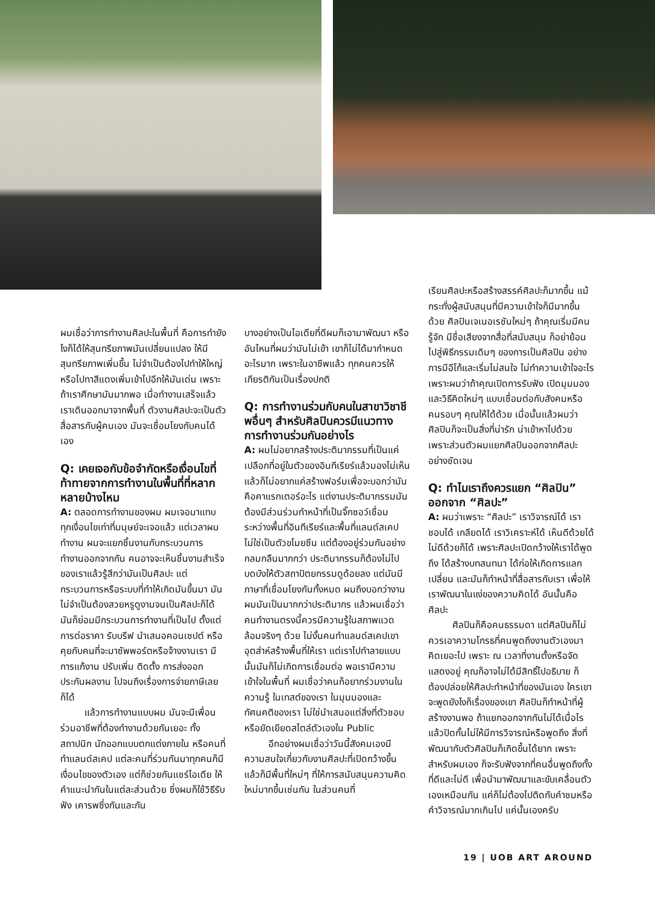ผมเชื่อว่าการทำงานศิลปะในพื้นที่ คือการทำยังไงก็ได้ให้สุนทรียภาพมันเปลี่ยนแปลง ให้มีสุนทรียภาพเพิ่มขึ้น ไม่จำเป็นต้องไปทำให้ใหญ่หรือไปทาสีแดงเพิ่มเข้าไปอีกให้มันเด่น เพราะถ้าเราศึกษามันมากพอ เมื่อทำงานเสร็จแล้ว เราเดินออกมาจากพื้นที่ ตัวงานศิลปะจะเป็นตัวสื่อสารกับผู้คนเอง มันจะเชื่อมโยงกับคนได้เอง
Q: เคยเจอกับข้อจำกัดหรือเงื่อนไขที่ท้าทายจากการทำงานในพื้นที่ที่หลากหลายบ้างไหม
A: ตลอดการทำงานของผม ผมเจอมาแทบทุกเงื่อนไขเท่าที่มนุษย์จะเจอแล้ว แต่เวลาผมทำงาน ผมจะแยกชิ้นงานกับกระบวนการทำงานออกจากกัน คนอาจจะเห็นชิ้นงานสำเร็จของเราแล้วรู้สึกว่ามันเป็นศิลปะ แต่กระบวนการหรือระบบที่ทำให้เกิดมันขึ้นมา มันไม่จำเป็นต้องสวยหรูดูงามจนเป็นศิลปะก็ได้ มันก็ย่อมมีกระบวนการทำงานที่เป็นไป ตั้งแต่การต่อราคา รับบรีฟ นำเสนอคอนเซปต์ หรือคุยกับคนที่จะมาซัพพอร์ตหรือจ้างงานเรา มีการแก้งาน ปรับเพิ่ม ติดตั้ง การส่งออก ประกันผลงาน ไปจนถึงเรื่องการจ่ายภาษีเลยก็ได้
แล้วการทำงานแบบผม มันจะมีเพื่อนร่วมอาชีพที่ต้องทำงานด้วยกันเยอะ ทั้งสถาปนิก นักออกแบบตกแต่งภายใน หรือคนที่ทำแลนด์สเคป แต่ละคนที่ร่วมกันมาทุกคนก็มีเงื่อนไขของตัวเอง แต่ก็ช่วยกันแชร์ไอเดีย ให้คำแนะนำกันในแต่ละส่วนด้วย ซึ่งผมก็ใช้วิธีรับฟัง เคารพซึ่งกันและกัน
บางอย่างเป็นไอเดียที่ดีผมก็เอามาพัฒนา หรืออันไหนที่ผมว่ามันไม่เข้า เขาก็ไม่ได้มากำหนดอะไรมาก เพราะในอาชีพแล้ว ทุกคนควรให้เกียรติกันเป็นเรื่องปกติ
Q: การทำงานร่วมกับคนในสาขาวิชาชีพอื่นๆ สำหรับศิลปินควรมีแนวทางการทำงานร่วมกันอย่างไร
A: ผมไม่อยากสร้างประติมากรรมที่เป็นแค่เปลือกที่อยู่ในตัวของอินทีเรียร์แล้วมองไม่เห็น แล้วก็ไม่อยากแค่สร้างฟอร์มเพื่อจะบอกว่ามันคือคาแรกเตอร์อะไร แต่งานประติมากรรมมันต้องมีส่วนร่วมทำหน้าที่เป็นจิ๊กซอว์เชื่อมระหว่างพื้นที่อินทีเรียร์และพื้นที่แลนด์สเคป ไม่ใช่เป็นตัวขโมยซีน แต่ต้องอยู่ร่วมกันอย่างกลมกลืนมากกว่า ประติมากรรมก็ต้องไม่ไปบดบังให้ตัวสถาปัตยกรรมดูด้อยลง แต่มันมีภาษาที่เชื่อมโยงกันทั้งหมด ผมถึงบอกว่างานผมมันเป็นมากกว่าประติมากร แล้วผมเชื่อว่าคนทำงานตรงนี้ควรมีความรู้ในสภาพแวดล้อมจริงๆ ด้วย ไม่งั้นคนทำแลนด์สเคปเขาอุตส่าห์สร้างพื้นที่ให้เรา แต่เราไปทำลายแบบนั้นมันก็ไม่เกิดการเชื่อมต่อ พอเรามีความเข้าใจในพื้นที่ ผมเชื่อว่าคนก็อยากร่วมงานในความรู้ ในเทสต์ของเรา ในมุมมองและทัศนคติของเรา ไม่ใช่นำเสนอแต่สิ่งที่ตัวชอบ หรือยัดเยียดสไตล์ตัวเองใน Public
อีกอย่างผมเชื่อว่าวันนี้สังคมเองมีความสนใจเกี่ยวกับงานศิลปะที่เปิดกว้างขึ้น แล้วก็มีพื้นที่ใหม่ๆ ที่ให้การสนับสนุนความคิดใหม่มากขึ้นเช่นกัน ในส่วนคนที่
เรียนศิลปะหรือสร้างสรรค์ศิลปะก็มากขึ้น แม้กระทั่งผู้สนับสนุนที่มีความเข้าใจก็มีมากขึ้นด้วย ศิลปินเจเนอเรชันใหม่ๆ ถ้าคุณเริ่มมีคนรู้จัก มีชื่อเสียงจากสื่อที่สนับสนุน ก็อย่าย้อนไปสู่พิธีกรรมเดิมๆ ของการเป็นศิลปิน อย่างการมีอีโก้และเริ่มไม่สนใจ ไม่ทำความเข้าใจอะไร เพราะผมว่าถ้าคุณเปิดการรับฟัง เปิดมุมมอง และวิธีคิดใหม่ๆ แบบเชื่อมต่อกับสังคมหรือคนรอบๆ คุณให้ได้ด้วย เมื่อนั้นแล้วผมว่าศิลปินก็จะเป็นสิ่งที่น่ารัก น่าเข้าหาไปด้วย เพราะส่วนตัวผมแยกศิลปินออกจากศิลปะอย่างชัดเจน
Q: ทำไมเราถึงควรแยก “ศิลปิน” ออกจาก “ศิลปะ”
A: ผมว่าเพราะ “ศิลปะ” เราวิจารณ์ได้ เราชอบได้ เกลียดได้ เราวิเคราะห์ได้ เห็นดีด้วยได้ ไม่ดีด้วยก็ได้ เพราะศิลปะเปิดกว้างให้เราได้พูดถึง ได้สร้างบทสนทนา ได้ก่อให้เกิดการแลกเปลี่ยน และมันก็ทำหน้าที่สื่อสารกับเรา เพื่อให้เราพัฒนาในแง่ของความคิดได้ อันนั้นคือศิลปะ
ศิลปินก็คือคนธรรมดา แต่ศิลปินก็ไม่ควรเอาความโกรธที่คนพูดถึงงานตัวเองมาคิดเยอะไป เพราะ ณ เวลาที่งานตั้งหรือจัดแสดงอยู่ คุณก็อาจไม่ได้มีสิทธิ์ไปอธิบาย ก็ต้องปล่อยให้ศิลปะทำหน้าที่ของมันเอง ใครเขาจะพูดยังไงก็เรื่องของเขา ศิลปินก็ทำหน้าที่ผู้สร้างงานพอ ถ้าแยกออกจากกันไม่ได้เมื่อไร แล้วปิดกั้นไม่ให้มีการวิจารณ์หรือพูดถึง สิ่งที่พัฒนากับตัวศิลปินก็เกิดขึ้นได้ยาก เพราะสำหรับผมเอง ก็จะรับฟังจากที่คนอื่นพูดถึงทั้งที่ดีและไม่ดี เพื่อนำมาพัฒนาและขับเคลื่อนตัวเองเหมือนกัน แค่ก็ไม่ต้องไปติดกับคำชมหรือคำวิจารณ์มากเกินไป แค่นั้นเองครับ
19 | UOB ART AROUND